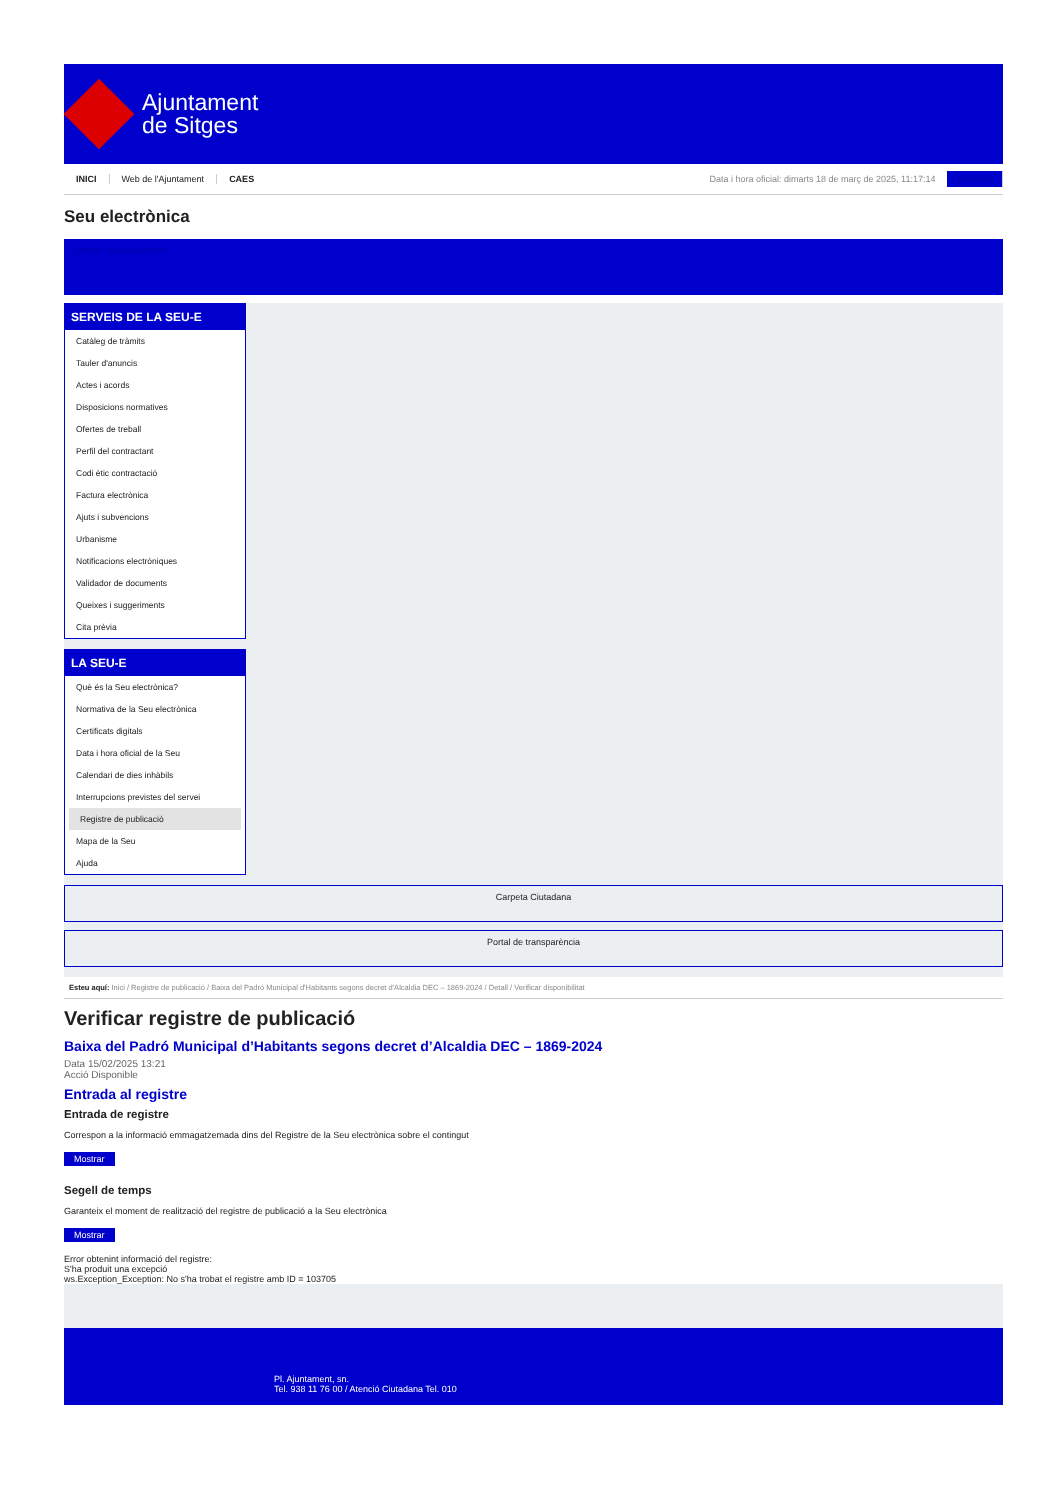Ajuntament
de Sitges
INICI Web de l'Ajuntament CAES Data i hora oficial: dimarts 18 de març de 2025, 11:17:14 Directorio
Seu electrònica
Obtenir còpia autèntica
SERVEIS DE LA SEU-E
Catàleg de tràmits
Tauler d'anuncis
Actes i acords
Disposicions normatives
Ofertes de treball
Perfil del contractant
Codi ètic contractació
Factura electrònica
Ajuts i subvencions
Urbanisme
Notificacions electròniques
Validador de documents
Queixes i suggeriments
Cita prèvia
LA SEU-E
Què és la Seu electrònica?
Normativa de la Seu electrònica
Certificats digitals
Data i hora oficial de la Seu
Calendari de dies inhàbils
Interrupcions previstes del servei
Registre de publicació
Mapa de la Seu
Ajuda
Carpeta Ciutadana
Portal de transparència
Esteu aquí: Inici / Registre de publicació / Baixa del Padró Municipal d'Habitants segons decret d'Alcaldia DEC – 1869-2024 / Detall / Verificar disponibilitat
Verificar registre de publicació
Baixa del Padró Municipal d’Habitants segons decret d’Alcaldia DEC – 1869-2024
Data 15/02/2025 13:21
Acció Disponible
Entrada al registre
Entrada de registre
Correspon a la informació emmagatzemada dins del Registre de la Seu electrònica sobre el contingut
Mostrar
Segell de temps
Garanteix el moment de realització del registre de publicació a la Seu electrònica
Mostrar
Error obtenint informació del registre:
S'ha produit una excepció
ws.Exception_Exception: No s'ha trobat el registre amb ID = 103705
Pl. Ajuntament, sn.
Tel. 938 11 76 00 / Atenció Ciutadana Tel. 010